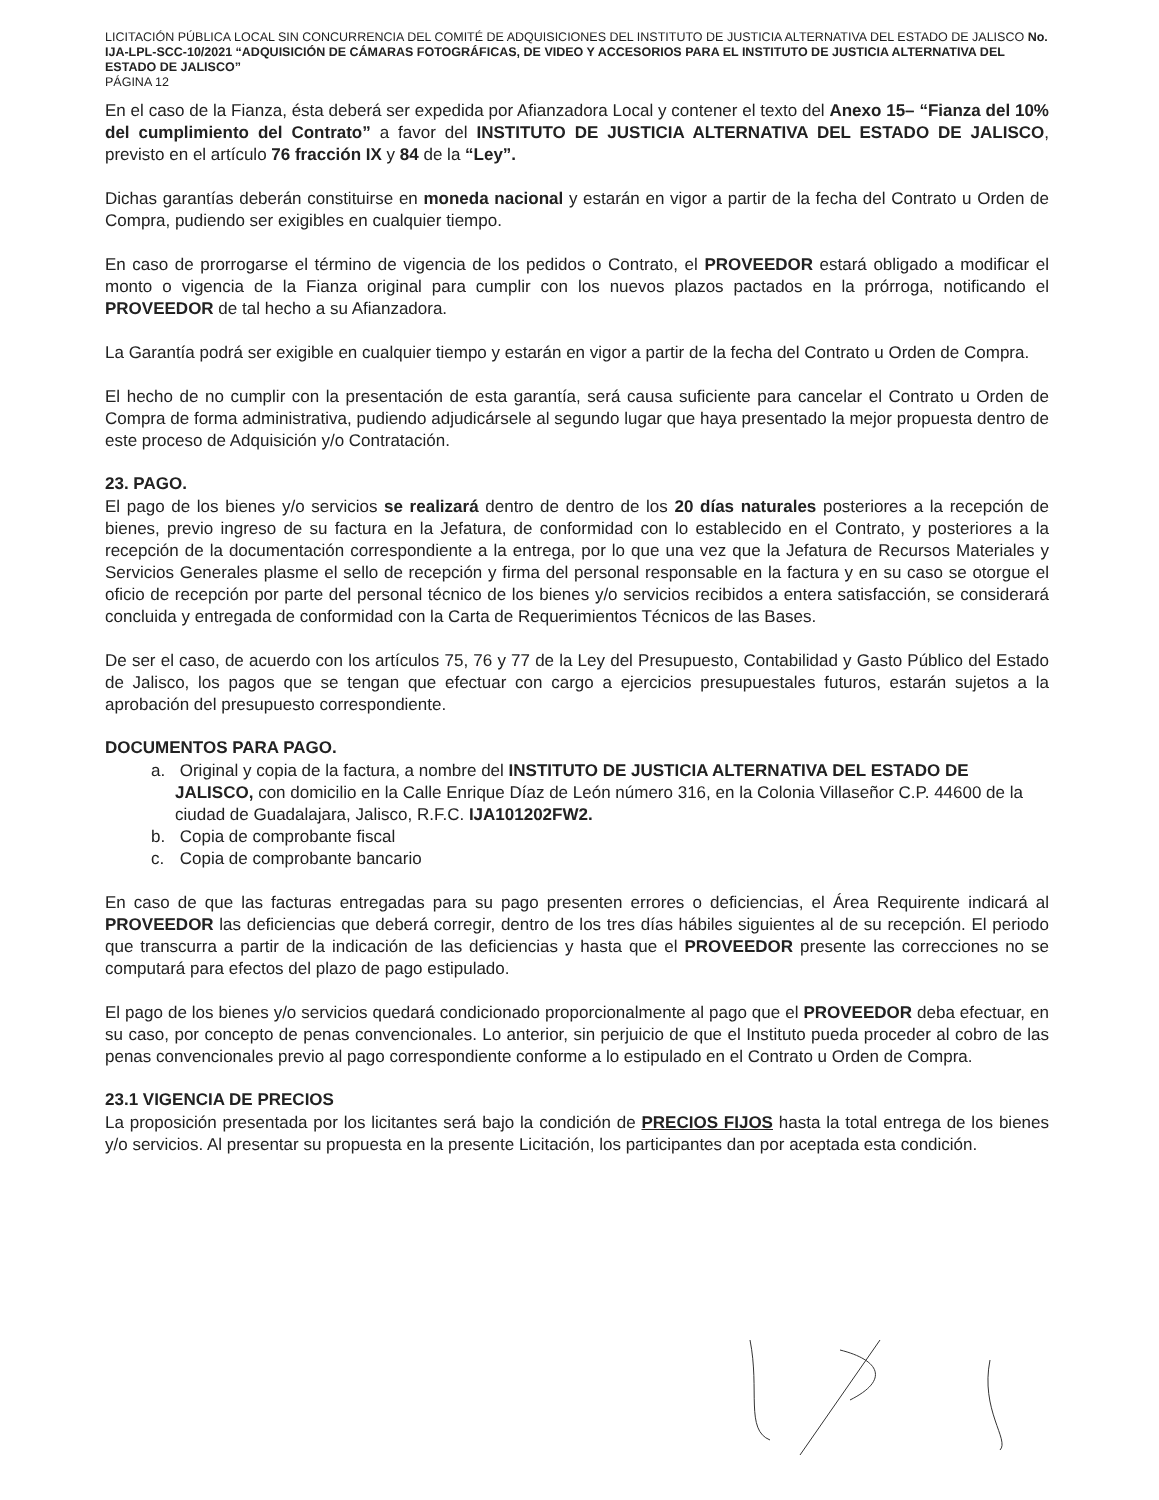LICITACIÓN PÚBLICA LOCAL SIN CONCURRENCIA DEL COMITÉ DE ADQUISICIONES DEL INSTITUTO DE JUSTICIA ALTERNATIVA DEL ESTADO DE JALISCO No. IJA-LPL-SCC-10/2021 “ADQUISICIÓN DE CÁMARAS FOTOGRÁFICAS, DE VIDEO Y ACCESORIOS PARA EL INSTITUTO DE JUSTICIA ALTERNATIVA DEL ESTADO DE JALISCO”
PÁGINA 12
En el caso de la Fianza, ésta deberá ser expedida por Afianzadora Local y contener el texto del Anexo 15– “Fianza del 10% del cumplimiento del Contrato” a favor del INSTITUTO DE JUSTICIA ALTERNATIVA DEL ESTADO DE JALISCO, previsto en el artículo 76 fracción IX y 84 de la “Ley”.
Dichas garantías deberán constituirse en moneda nacional y estarán en vigor a partir de la fecha del Contrato u Orden de Compra, pudiendo ser exigibles en cualquier tiempo.
En caso de prorrogarse el término de vigencia de los pedidos o Contrato, el PROVEEDOR estará obligado a modificar el monto o vigencia de la Fianza original para cumplir con los nuevos plazos pactados en la prórroga, notificando el PROVEEDOR de tal hecho a su Afianzadora.
La Garantía podrá ser exigible en cualquier tiempo y estarán en vigor a partir de la fecha del Contrato u Orden de Compra.
El hecho de no cumplir con la presentación de esta garantía, será causa suficiente para cancelar el Contrato u Orden de Compra de forma administrativa, pudiendo adjudicársele al segundo lugar que haya presentado la mejor propuesta dentro de este proceso de Adquisición y/o Contratación.
23. PAGO.
El pago de los bienes y/o servicios se realizará dentro de dentro de los 20 días naturales posteriores a la recepción de bienes, previo ingreso de su factura en la Jefatura, de conformidad con lo establecido en el Contrato, y posteriores a la recepción de la documentación correspondiente a la entrega, por lo que una vez que la Jefatura de Recursos Materiales y Servicios Generales plasme el sello de recepción y firma del personal responsable en la factura y en su caso se otorgue el oficio de recepción por parte del personal técnico de los bienes y/o servicios recibidos a entera satisfacción, se considerará concluida y entregada de conformidad con la Carta de Requerimientos Técnicos de las Bases.
De ser el caso, de acuerdo con los artículos 75, 76 y 77 de la Ley del Presupuesto, Contabilidad y Gasto Público del Estado de Jalisco, los pagos que se tengan que efectuar con cargo a ejercicios presupuestales futuros, estarán sujetos a la aprobación del presupuesto correspondiente.
DOCUMENTOS PARA PAGO.
a. Original y copia de la factura, a nombre del INSTITUTO DE JUSTICIA ALTERNATIVA DEL ESTADO DE JALISCO, con domicilio en la Calle Enrique Díaz de León número 316, en la Colonia Villaseñor C.P. 44600 de la ciudad de Guadalajara, Jalisco, R.F.C. IJA101202FW2.
b. Copia de comprobante fiscal
c. Copia de comprobante bancario
En caso de que las facturas entregadas para su pago presenten errores o deficiencias, el Área Requirente indicará al PROVEEDOR las deficiencias que deberá corregir, dentro de los tres días hábiles siguientes al de su recepción. El periodo que transcurra a partir de la indicación de las deficiencias y hasta que el PROVEEDOR presente las correcciones no se computará para efectos del plazo de pago estipulado.
El pago de los bienes y/o servicios quedará condicionado proporcionalmente al pago que el PROVEEDOR deba efectuar, en su caso, por concepto de penas convencionales. Lo anterior, sin perjuicio de que el Instituto pueda proceder al cobro de las penas convencionales previo al pago correspondiente conforme a lo estipulado en el Contrato u Orden de Compra.
23.1 VIGENCIA DE PRECIOS
La proposición presentada por los licitantes será bajo la condición de PRECIOS FIJOS hasta la total entrega de los bienes y/o servicios. Al presentar su propuesta en la presente Licitación, los participantes dan por aceptada esta condición.